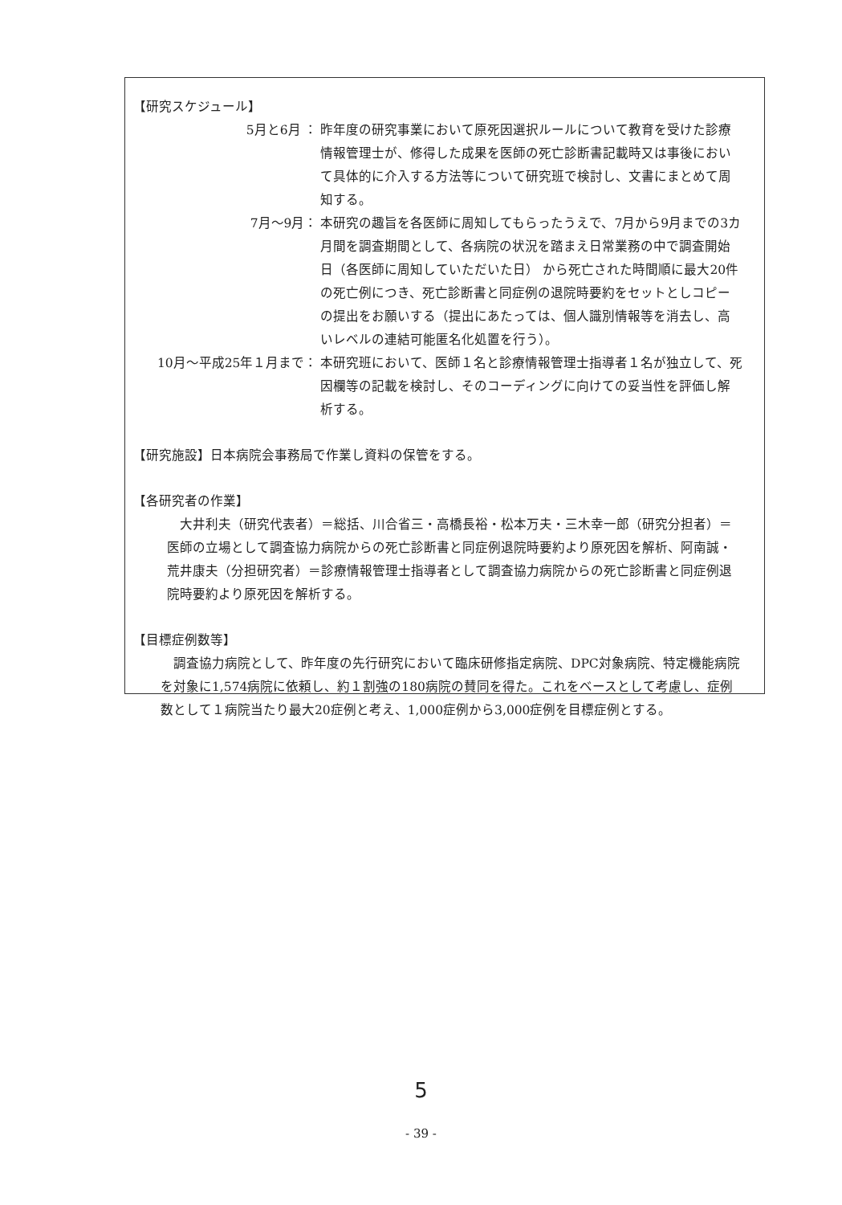【研究スケジュール】
5月と6月 ：
昨年度の研究事業において原死因選択ルールについて教育を受けた診療情報管理士が、修得した成果を医師の死亡診断書記載時又は事後において具体的に介入する方法等について研究班で検討し、文書にまとめて周知する。
7月～9月：
本研究の趣旨を各医師に周知してもらったうえで、7月から9月までの3カ月間を調査期間として、各病院の状況を踏まえ日常業務の中で調査開始日（各医師に周知していただいた日） から死亡された時間順に最大20件の死亡例につき、死亡診断書と同症例の退院時要約をセットとしコピーの提出をお願いする（提出にあたっては、個人識別情報等を消去し、高いレベルの連結可能匿名化処置を行う）。
10月～平成25年１月まで：
本研究班において、医師１名と診療情報管理士指導者１名が独立して、死因欄等の記載を検討し、そのコーディングに向けての妥当性を評価し解析する。
【研究施設】日本病院会事務局で作業し資料の保管をする。
【各研究者の作業】
大井利夫（研究代表者）＝総括、川合省三・高橋長裕・松本万夫・三木幸一郎（研究分担者）＝医師の立場として調査協力病院からの死亡診断書と同症例退院時要約より原死因を解析、阿南誠・荒井康夫（分担研究者）＝診療情報管理士指導者として調査協力病院からの死亡診断書と同症例退院時要約より原死因を解析する。
【目標症例数等】
調査協力病院として、昨年度の先行研究において臨床研修指定病院、DPC対象病院、特定機能病院を対象に1,574病院に依頼し、約１割強の180病院の賛同を得た。これをベースとして考慮し、症例数として１病院当たり最大20症例と考え、1,000症例から3,000症例を目標症例とする。
5
- 39 -